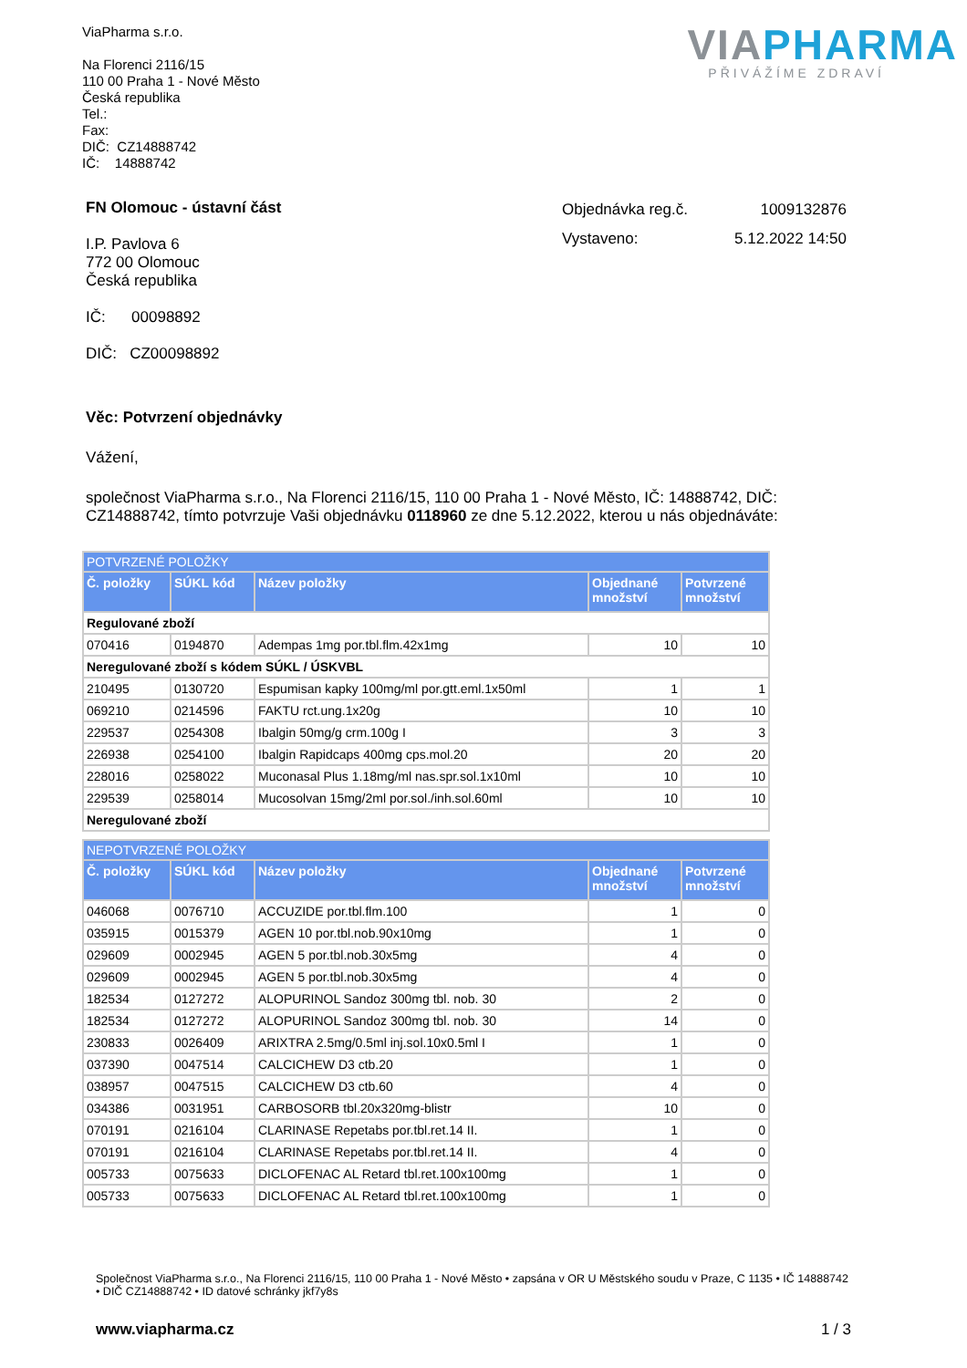ViaPharma s.r.o.
Na Florenci 2116/15
110 00 Praha 1 - Nové Město
Česká republika
Tel.:
Fax:
DIČ: CZ14888742
IČ: 14888742
VIAPHARMA
PŘIVÁŽÍME ZDRAVÍ
FN Olomouc - ústavní část
I.P. Pavlova 6
772 00 Olomouc
Česká republika
IČ: 00098892
DIČ: CZ00098892
| Objednávka reg.č. | 1009132876 |
| Vystaveno: | 5.12.2022 14:50 |
Věc: Potvrzení objednávky
Vážení,
společnost ViaPharma s.r.o., Na Florenci 2116/15, 110 00 Praha 1 - Nové Město, IČ: 14888742, DIČ: CZ14888742, tímto potvrzuje Vaši objednávku 0118960 ze dne 5.12.2022, kterou u nás objednáváte:
| POTVRZENÉ POLOŽKY | | | | |
| Č. položky | SÚKL kód | Název položky | Objednané množství | Potvrzené množství |
| Regulované zboží | | | | |
| 070416 | 0194870 | Adempas 1mg por.tbl.flm.42x1mg | 10 | 10 |
| Neregulované zboží s kódem SÚKL / ÚSKVBL | | | | |
| 210495 | 0130720 | Espumisan kapky 100mg/ml por.gtt.eml.1x50ml | 1 | 1 |
| 069210 | 0214596 | FAKTU rct.ung.1x20g | 10 | 10 |
| 229537 | 0254308 | Ibalgin 50mg/g crm.100g I | 3 | 3 |
| 226938 | 0254100 | Ibalgin Rapidcaps 400mg cps.mol.20 | 20 | 20 |
| 228016 | 0258022 | Muconasal Plus 1.18mg/ml nas.spr.sol.1x10ml | 10 | 10 |
| 229539 | 0258014 | Mucosolvan 15mg/2ml por.sol./inh.sol.60ml | 10 | 10 |
| Neregulované zboží | | | | |
| NEPOTVRZENÉ POLOŽKY | | | | |
| Č. položky | SÚKL kód | Název položky | Objednané množství | Potvrzené množství |
| 046068 | 0076710 | ACCUZIDE por.tbl.flm.100 | 1 | 0 |
| 035915 | 0015379 | AGEN 10 por.tbl.nob.90x10mg | 1 | 0 |
| 029609 | 0002945 | AGEN 5 por.tbl.nob.30x5mg | 4 | 0 |
| 029609 | 0002945 | AGEN 5 por.tbl.nob.30x5mg | 4 | 0 |
| 182534 | 0127272 | ALOPURINOL Sandoz 300mg tbl. nob. 30 | 2 | 0 |
| 182534 | 0127272 | ALOPURINOL Sandoz 300mg tbl. nob. 30 | 14 | 0 |
| 230833 | 0026409 | ARIXTRA 2.5mg/0.5ml inj.sol.10x0.5ml I | 1 | 0 |
| 037390 | 0047514 | CALCICHEW D3 ctb.20 | 1 | 0 |
| 038957 | 0047515 | CALCICHEW D3 ctb.60 | 4 | 0 |
| 034386 | 0031951 | CARBOSORB tbl.20x320mg-blistr | 10 | 0 |
| 070191 | 0216104 | CLARINASE Repetabs por.tbl.ret.14 II. | 1 | 0 |
| 070191 | 0216104 | CLARINASE Repetabs por.tbl.ret.14 II. | 4 | 0 |
| 005733 | 0075633 | DICLOFENAC AL Retard tbl.ret.100x100mg | 1 | 0 |
| 005733 | 0075633 | DICLOFENAC AL Retard tbl.ret.100x100mg | 1 | 0 |
Společnost ViaPharma s.r.o., Na Florenci 2116/15, 110 00 Praha 1 - Nové Město • zapsána v OR U Městského soudu v Praze, C 1135 • IČ 14888742 • DIČ CZ14888742 • ID datové schránky jkf7y8s
www.viapharma.cz 1 / 3